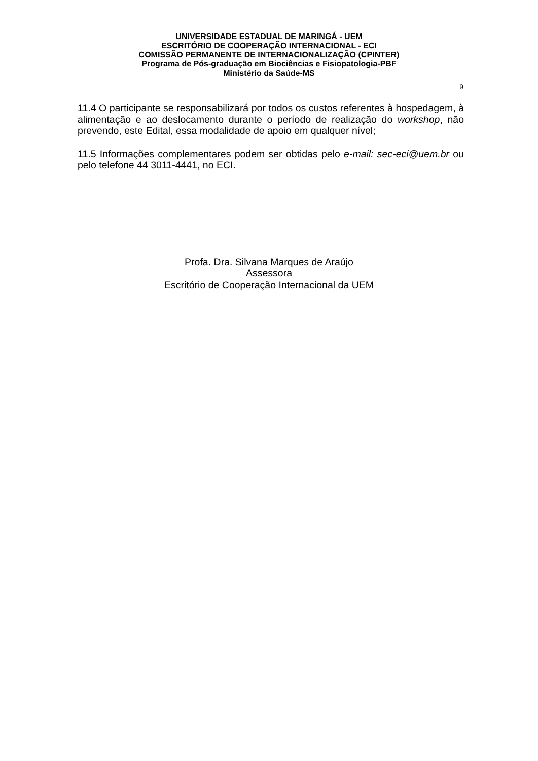UNIVERSIDADE ESTADUAL DE MARINGÁ - UEM
ESCRITÓRIO DE COOPERAÇÃO INTERNACIONAL - ECI
COMISSÃO PERMANENTE DE INTERNACIONALIZAÇÃO (CPINTER)
Programa de Pós-graduação em Biociências e Fisiopatologia-PBF
Ministério da Saúde-MS
9
11.4 O participante se responsabilizará por todos os custos referentes à hospedagem, à alimentação e ao deslocamento durante o período de realização do workshop, não prevendo, este Edital, essa modalidade de apoio em qualquer nível;
11.5 Informações complementares podem ser obtidas pelo e-mail: sec-eci@uem.br ou pelo telefone 44 3011-4441, no ECI.
Profa. Dra. Silvana Marques de Araújo
Assessora
Escritório de Cooperação Internacional da UEM